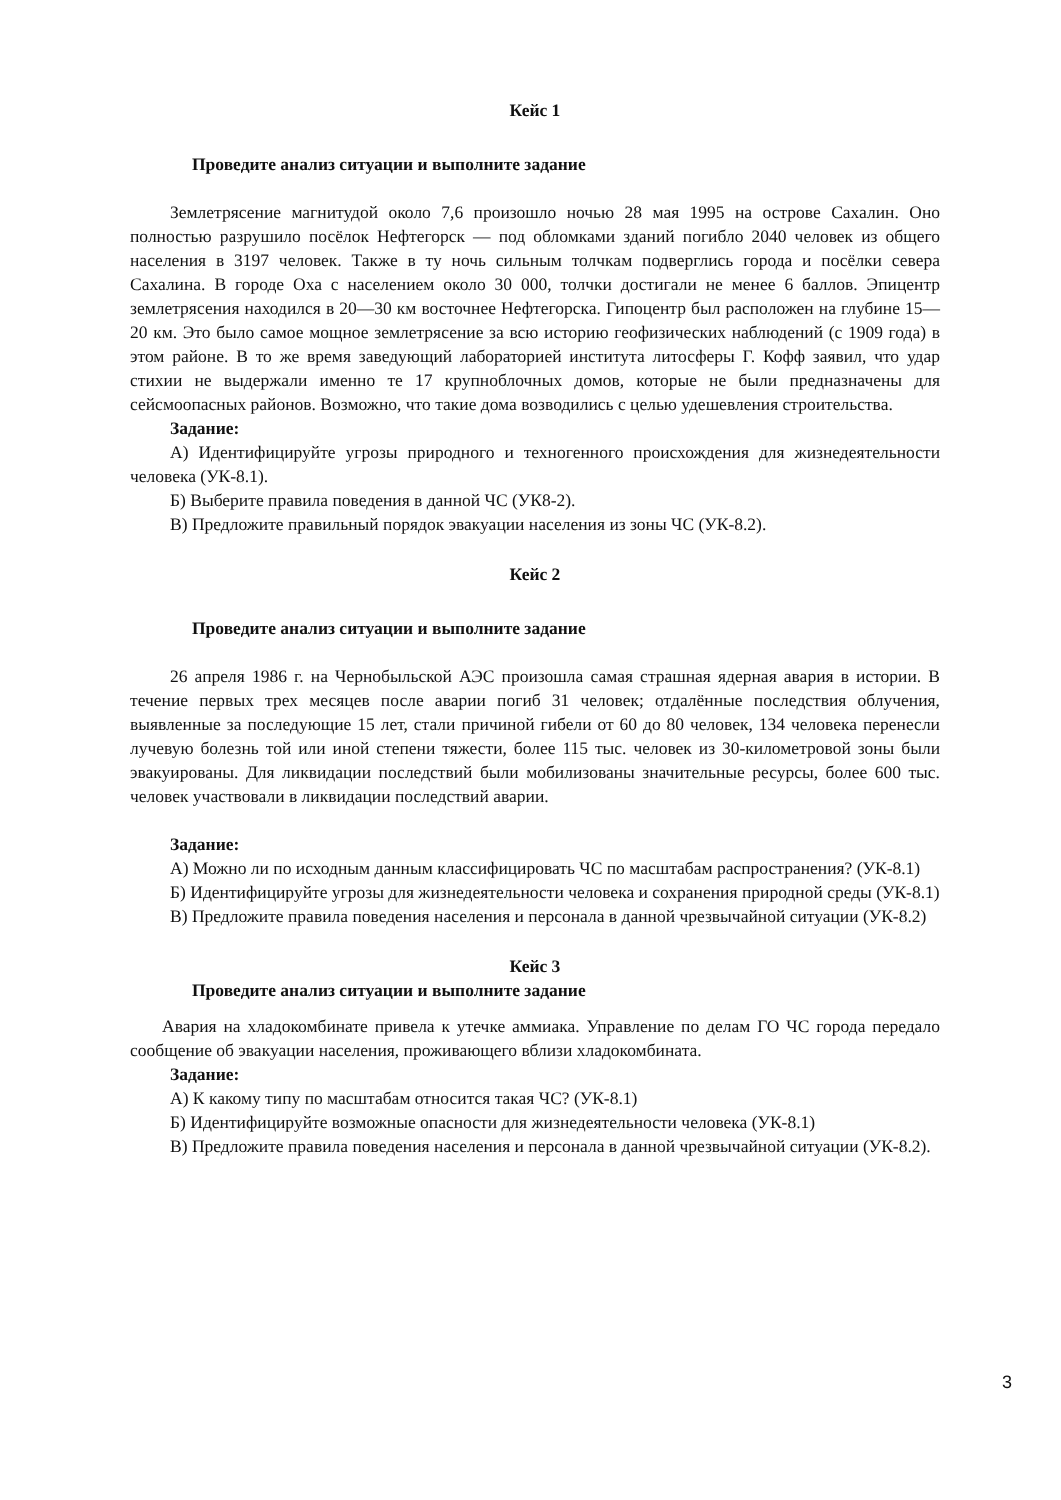Кейс 1
Проведите анализ ситуации и выполните задание
Землетрясение магнитудой около 7,6 произошло ночью 28 мая 1995 на острове Сахалин. Оно полностью разрушило посёлок Нефтегорск — под обломками зданий погибло 2040 человек из общего населения в 3197 человек. Также в ту ночь сильным толчкам подверглись города и посёлки севера Сахалина. В городе Оха с населением около 30 000, толчки достигали не менее 6 баллов. Эпицентр землетрясения находился в 20—30 км восточнее Нефтегорска. Гипоцентр был расположен на глубине 15—20 км. Это было самое мощное землетрясение за всю историю геофизических наблюдений (с 1909 года) в этом районе. В то же время заведующий лабораторией института литосферы Г. Кофф заявил, что удар стихии не выдержали именно те 17 крупноблочных домов, которые не были предназначены для сейсмоопасных районов. Возможно, что такие дома возводились с целью удешевления строительства.
Задание:
А) Идентифицируйте угрозы природного и техногенного происхождения для жизнедеятельности человека (УК-8.1).
Б) Выберите правила поведения в данной ЧС (УК8-2).
В) Предложите правильный порядок эвакуации населения из зоны ЧС (УК-8.2).
Кейс 2
Проведите анализ ситуации и выполните задание
26 апреля 1986 г. на Чернобыльской АЭС произошла самая страшная ядерная авария в истории. В течение первых трех месяцев после аварии погиб 31 человек; отдалённые последствия облучения, выявленные за последующие 15 лет, стали причиной гибели от 60 до 80 человек, 134 человека перенесли лучевую болезнь той или иной степени тяжести, более 115 тыс. человек из 30-километровой зоны были эвакуированы. Для ликвидации последствий были мобилизованы значительные ресурсы, более 600 тыс. человек участвовали в ликвидации последствий аварии.
Задание:
А) Можно ли по исходным данным классифицировать ЧС по масштабам распространения? (УК-8.1)
Б) Идентифицируйте угрозы для жизнедеятельности человека и сохранения природной среды (УК-8.1)
В) Предложите правила поведения населения и персонала в данной чрезвычайной ситуации (УК-8.2)
Кейс 3
Проведите анализ ситуации и выполните задание
Авария на хладокомбинате привела к утечке аммиака. Управление по делам ГО ЧС города передало сообщение об эвакуации населения, проживающего вблизи хладокомбината.
Задание:
А) К какому типу по масштабам относится такая ЧС? (УК-8.1)
Б) Идентифицируйте возможные опасности для жизнедеятельности человека (УК-8.1)
В) Предложите правила поведения населения и персонала в данной чрезвычайной ситуации (УК-8.2).
3